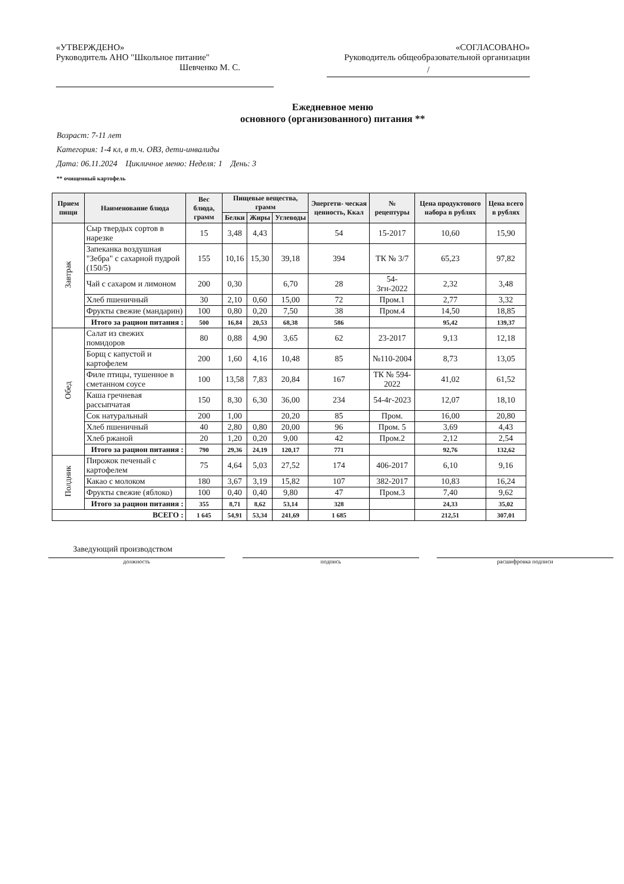«УТВЕРЖДЕНО»
Руководитель АНО "Школьное питание"
Шевченко М. С.
«СОГЛАСОВАНО»
Руководитель общеобразовательной организации
/
Ежедневное меню
основного (организованного) питания **
Возраст: 7-11 лет
Категория: 1-4 кл, в т.ч. ОВЗ, дети-инвалиды
Дата: 06.11.2024 Цикличное меню: Неделя: 1 День: 3
** очищенный картофель
| Прием пищи | Наименование блюда | Вес блюда, грамм | Пищевые вещества, грамм | | | Энергети- ческая ценность, Ккал | № рецептуры | Цена продуктового набора в рублях | Цена всего в рублях |
| --- | --- | --- | --- | --- | --- | --- | --- | --- | --- |
| | | | Белки | Жиры | Углеводы | | | | |
| Завтрак | Сыр твердых сортов в нарезке | 15 | 3,48 | 4,43 | | 54 | 15-2017 | 10,60 | 15,90 |
| | Запеканка воздушная "Зебра" с сахарной пудрой (150/5) | 155 | 10,16 | 15,30 | 39,18 | 394 | ТК № 3/7 | 65,23 | 97,82 |
| | Чай с сахаром и лимоном | 200 | 0,30 | | 6,70 | 28 | 54-3гн-2022 | 2,32 | 3,48 |
| | Хлеб пшеничный | 30 | 2,10 | 0,60 | 15,00 | 72 | Пром.1 | 2,77 | 3,32 |
| | Фрукты свежие (мандарин) | 100 | 0,80 | 0,20 | 7,50 | 38 | Пром.4 | 14,50 | 18,85 |
| | Итого за рацион питания : | 500 | 16,84 | 20,53 | 68,38 | 586 | | 95,42 | 139,37 |
| Обед | Салат из свежих помидоров | 80 | 0,88 | 4,90 | 3,65 | 62 | 23-2017 | 9,13 | 12,18 |
| | Борщ с капустой и картофелем | 200 | 1,60 | 4,16 | 10,48 | 85 | №110-2004 | 8,73 | 13,05 |
| | Филе птицы, тушенное в сметанном соусе | 100 | 13,58 | 7,83 | 20,84 | 167 | ТК № 594-2022 | 41,02 | 61,52 |
| | Каша гречневая рассыпчатая | 150 | 8,30 | 6,30 | 36,00 | 234 | 54-4г-2023 | 12,07 | 18,10 |
| | Сок натуральный | 200 | 1,00 | | 20,20 | 85 | Пром. | 16,00 | 20,80 |
| | Хлеб пшеничный | 40 | 2,80 | 0,80 | 20,00 | 96 | Пром. 5 | 3,69 | 4,43 |
| | Хлеб ржаной | 20 | 1,20 | 0,20 | 9,00 | 42 | Пром.2 | 2,12 | 2,54 |
| | Итого за рацион питания : | 790 | 29,36 | 24,19 | 120,17 | 771 | | 92,76 | 132,62 |
| Полдник | Пирожок печеный с картофелем | 75 | 4,64 | 5,03 | 27,52 | 174 | 406-2017 | 6,10 | 9,16 |
| | Какао с молоком | 180 | 3,67 | 3,19 | 15,82 | 107 | 382-2017 | 10,83 | 16,24 |
| | Фрукты свежие (яблоко) | 100 | 0,40 | 0,40 | 9,80 | 47 | Пром.3 | 7,40 | 9,62 |
| | Итого за рацион питания : | 355 | 8,71 | 8,62 | 53,14 | 328 | | 24,33 | 35,02 |
| ВСЕГО : | | 1 645 | 54,91 | 53,34 | 241,69 | 1 685 | | 212,51 | 307,01 |
Заведующий производством
должность подпись расшифровка подписи